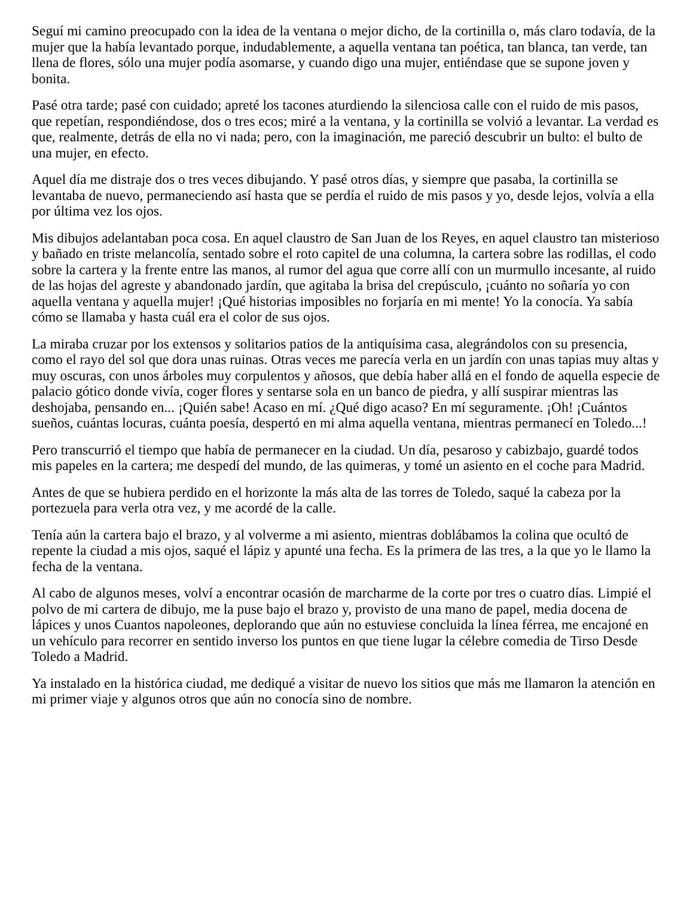Seguí mi camino preocupado con la idea de la ventana o mejor dicho, de la cortinilla o, más claro todavía, de la mujer que la había levantado porque, indudablemente, a aquella ventana tan poética, tan blanca, tan verde, tan llena de flores, sólo una mujer podía asomarse, y cuando digo una mujer, entiéndase que se supone joven y bonita.
Pasé otra tarde; pasé con cuidado; apreté los tacones aturdiendo la silenciosa calle con el ruido de mis pasos, que repetían, respondiéndose, dos o tres ecos; miré a la ventana, y la cortinilla se volvió a levantar. La verdad es que, realmente, detrás de ella no vi nada; pero, con la imaginación, me pareció descubrir un bulto: el bulto de una mujer, en efecto.
Aquel día me distraje dos o tres veces dibujando. Y pasé otros días, y siempre que pasaba, la cortinilla se levantaba de nuevo, permaneciendo así hasta que se perdía el ruido de mis pasos y yo, desde lejos, volvía a ella por última vez los ojos.
Mis dibujos adelantaban poca cosa. En aquel claustro de San Juan de los Reyes, en aquel claustro tan misterioso y bañado en triste melancolía, sentado sobre el roto capitel de una columna, la cartera sobre las rodillas, el codo sobre la cartera y la frente entre las manos, al rumor del agua que corre allí con un murmullo incesante, al ruido de las hojas del agreste y abandonado jardín, que agitaba la brisa del crepúsculo, ¡cuánto no soñaría yo con aquella ventana y aquella mujer! ¡Qué historias imposibles no forjaría en mi mente! Yo la conocía. Ya sabía cómo se llamaba y hasta cuál era el color de sus ojos.
La miraba cruzar por los extensos y solitarios patios de la antiquísima casa, alegrándolos con su presencia, como el rayo del sol que dora unas ruinas. Otras veces me parecía verla en un jardín con unas tapias muy altas y muy oscuras, con unos árboles muy corpulentos y añosos, que debía haber allá en el fondo de aquella especie de palacio gótico donde vivía, coger flores y sentarse sola en un banco de piedra, y allí suspirar mientras las deshojaba, pensando en... ¡Quién sabe! Acaso en mí. ¿Qué digo acaso? En mí seguramente. ¡Oh! ¡Cuántos sueños, cuántas locuras, cuánta poesía, despertó en mi alma aquella ventana, mientras permanecí en Toledo...!
Pero transcurrió el tiempo que había de permanecer en la ciudad. Un día, pesaroso y cabizbajo, guardé todos mis papeles en la cartera; me despedí del mundo, de las quimeras, y tomé un asiento en el coche para Madrid.
Antes de que se hubiera perdido en el horizonte la más alta de las torres de Toledo, saqué la cabeza por la portezuela para verla otra vez, y me acordé de la calle.
Tenía aún la cartera bajo el brazo, y al volverme a mi asiento, mientras doblábamos la colina que ocultó de repente la ciudad a mis ojos, saqué el lápiz y apunté una fecha. Es la primera de las tres, a la que yo le llamo la fecha de la ventana.
Al cabo de algunos meses, volví a encontrar ocasión de marcharme de la corte por tres o cuatro días. Limpié el polvo de mi cartera de dibujo, me la puse bajo el brazo y, provisto de una mano de papel, media docena de lápices y unos Cuantos napoleones, deplorando que aún no estuviese concluida la línea férrea, me encajoné en un vehículo para recorrer en sentido inverso los puntos en que tiene lugar la célebre comedia de Tirso Desde Toledo a Madrid.
Ya instalado en la histórica ciudad, me dediqué a visitar de nuevo los sitios que más me llamaron la atención en mi primer viaje y algunos otros que aún no conocía sino de nombre.